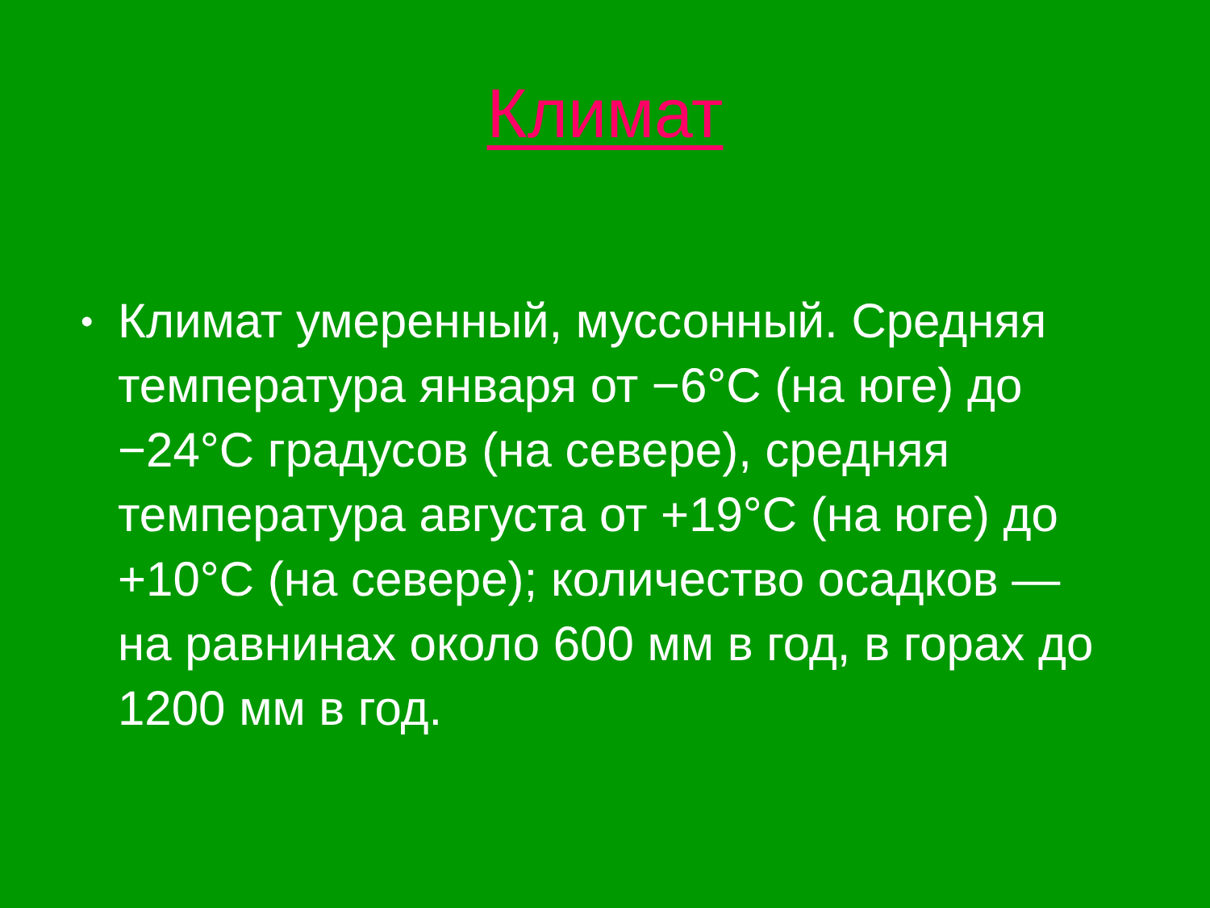Климат
• Климат умеренный, муссонный. Средняя температура января от −6°С (на юге) до −24°С градусов (на севере), средняя температура августа от +19°С (на юге) до +10°С (на севере); количество осадков — на равнинах около 600 мм в год, в горах до 1200 мм в год.